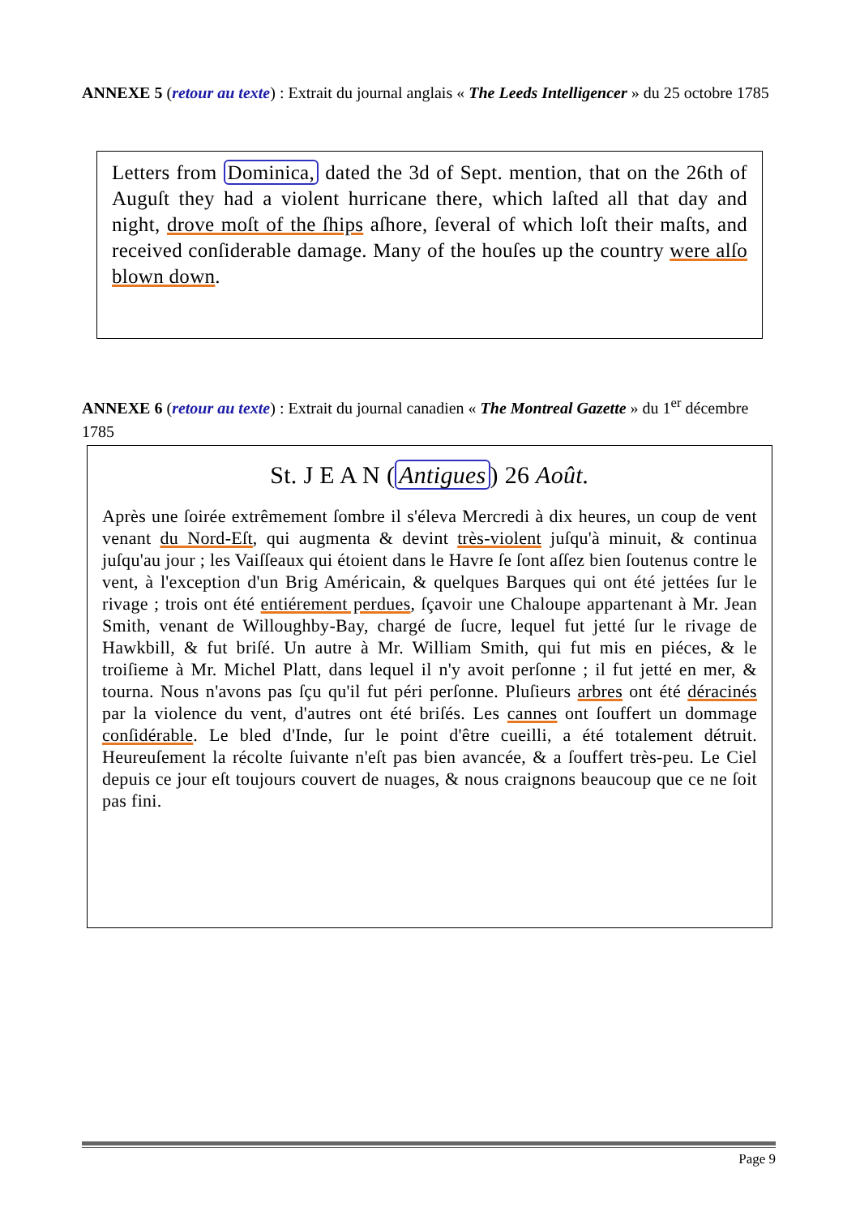ANNEXE 5 (retour au texte) : Extrait du journal anglais « The Leeds Intelligencer » du 25 octobre 1785
Letters from Dominica, dated the 3d of Sept. mention, that on the 26th of Auguſt they had a violent hurricane there, which laſted all that day and night, drove moſt of the ſhips aſhore, ſeveral of which loſt their maſts, and received conſiderable damage. Many of the houſes up the country were alſo blown down.
ANNEXE 6 (retour au texte) : Extrait du journal canadien « The Montreal Gazette » du 1<sup>er</sup> décembre 1785
St. J E A N (Antigues) 26 Août.
Après une ſoirée extrêmement ſombre il s'éleva Mercredi à dix heures, un coup de vent venant du Nord-Eſt, qui augmenta & devint très-violent juſqu'à minuit, & continua juſqu'au jour ; les Vaiſſeaux qui étoient dans le Havre ſe ſont aſſez bien ſoutenus contre le vent, à l'exception d'un Brig Américain, & quelques Barques qui ont été jettées ſur le rivage ; trois ont été entiérement perdues, ſçavoir une Chaloupe appartenant à Mr. Jean Smith, venant de Willoughby-Bay, chargé de ſucre, lequel fut jetté ſur le rivage de Hawkbill, & fut briſé. Un autre à Mr. William Smith, qui fut mis en piéces, & le troiſieme à Mr. Michel Platt, dans lequel il n'y avoit perſonne ; il fut jetté en mer, & tourna. Nous n'avons pas ſçu qu'il fut péri perſonne. Pluſieurs arbres ont été déracinés par la violence du vent, d'autres ont été briſés. Les cannes ont ſouffert un dommage conſidérable. Le bled d'Inde, ſur le point d'être cueilli, a été totalement détruit. Heureuſement la récolte ſuivante n'eſt pas bien avancée, & a ſouffert très-peu. Le Ciel depuis ce jour eſt toujours couvert de nuages, & nous craignons beaucoup que ce ne ſoit pas fini.
Page 9